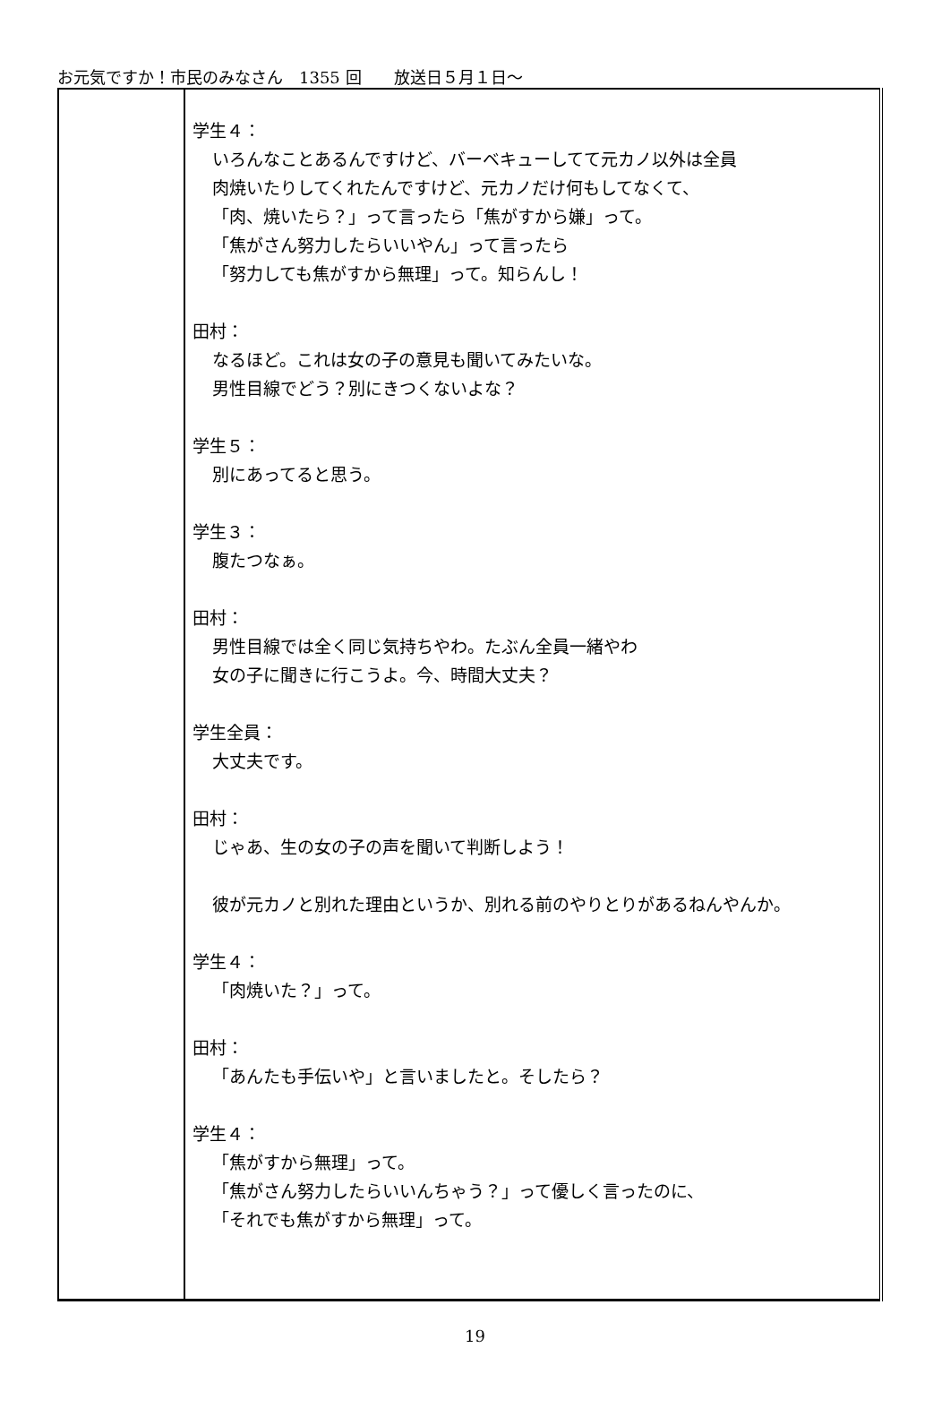お元気ですか！市民のみなさん　1355 回　　放送日５月１日～
| | 学生４： いろんなことあるんですけど、バーベキューしてて元カノ以外は全員 肉焼いたりしてくれたんですけど、元カノだけ何もしてなくて、 「肉、焼いたら？」って言ったら「焦がすから嫌」って。 「焦がさん努力したらいいやん」って言ったら 「努力しても焦がすから無理」って。知らんし！ 田村： なるほど。これは女の子の意見も聞いてみたいな。 男性目線でどう？別にきつくないよな？ 学生５： 別にあってると思う。 学生３： 腹たつなぁ。 田村： 男性目線では全く同じ気持ちやわ。たぶん全員一緒やわ 女の子に聞きに行こうよ。今、時間大丈夫？ 学生全員： 大丈夫です。 田村： じゃあ、生の女の子の声を聞いて判断しよう！ 彼が元カノと別れた理由というか、別れる前のやりとりがあるねんやんか。 学生４： 「肉焼いた？」って。 田村： 「あんたも手伝いや」と言いましたと。そしたら？ 学生４： 「焦がすから無理」って。 「焦がさん努力したらいいんちゃう？」って優しく言ったのに、 「それでも焦がすから無理」って。 |
19